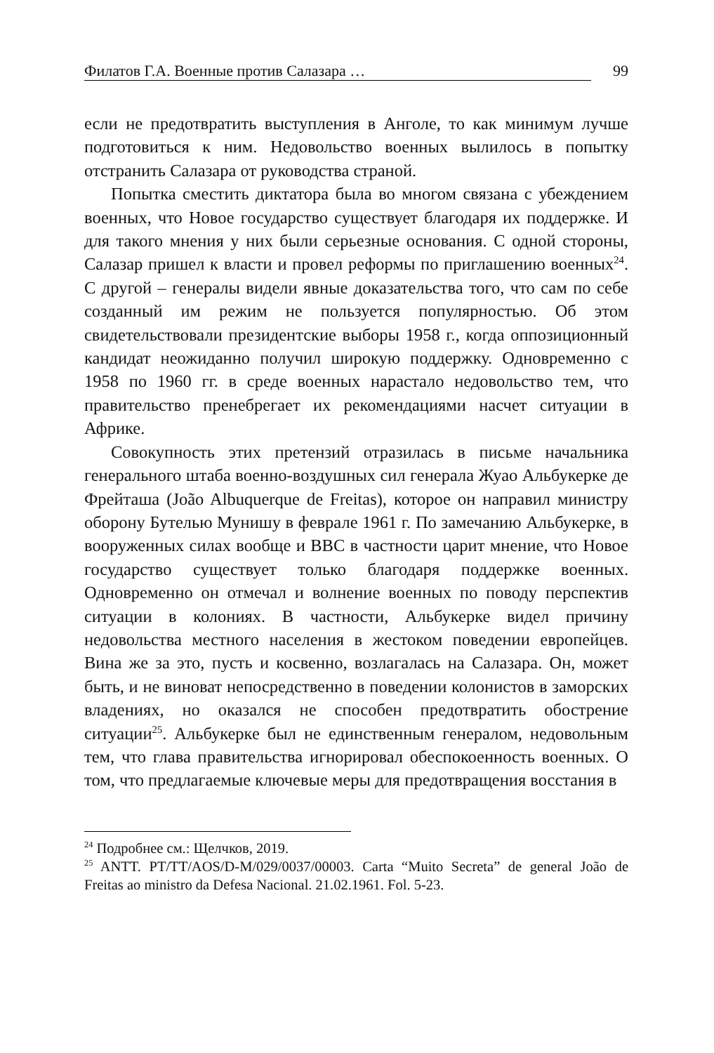Филатов Г.А. Военные против Салазара … 99
если не предотвратить выступления в Анголе, то как минимум лучше подготовиться к ним. Недовольство военных вылилось в попытку отстранить Салазара от руководства страной.
Попытка сместить диктатора была во многом связана с убеждением военных, что Новое государство существует благодаря их поддержке. И для такого мнения у них были серьезные основания. С одной стороны, Салазар пришел к власти и провел реформы по приглашению военных<sup>24</sup>. С другой – генералы видели явные доказательства того, что сам по себе созданный им режим не пользуется популярностью. Об этом свидетельствовали президентские выборы 1958 г., когда оппозиционный кандидат неожиданно получил широкую поддержку. Одновременно с 1958 по 1960 гг. в среде военных нарастало недовольство тем, что правительство пренебрегает их рекомендациями насчет ситуации в Африке.
Совокупность этих претензий отразилась в письме начальника генерального штаба военно-воздушных сил генерала Жуао Альбукерке де Фрейташа (João Albuquerque de Freitas), которое он направил министру оборону Бутелью Мунишу в феврале 1961 г. По замечанию Альбукерке, в вооруженных силах вообще и ВВС в частности царит мнение, что Новое государство существует только благодаря поддержке военных. Одновременно он отмечал и волнение военных по поводу перспектив ситуации в колониях. В частности, Альбукерке видел причину недовольства местного населения в жестоком поведении европейцев. Вина же за это, пусть и косвенно, возлагалась на Салазара. Он, может быть, и не виноват непосредственно в поведении колонистов в заморских владениях, но оказался не способен предотвратить обострение ситуации<sup>25</sup>. Альбукерке был не единственным генералом, недовольным тем, что глава правительства игнорировал обеспокоенность военных. О том, что предлагаемые ключевые меры для предотвращения восстания в
<sup>24</sup> Подробнее см.: Щелчков, 2019.
<sup>25</sup> ANTT. PT/TT/AOS/D-M/029/0037/00003. Carta “Muito Secreta” de general João de Freitas ao ministro da Defesa Nacional. 21.02.1961. Fol. 5-23.